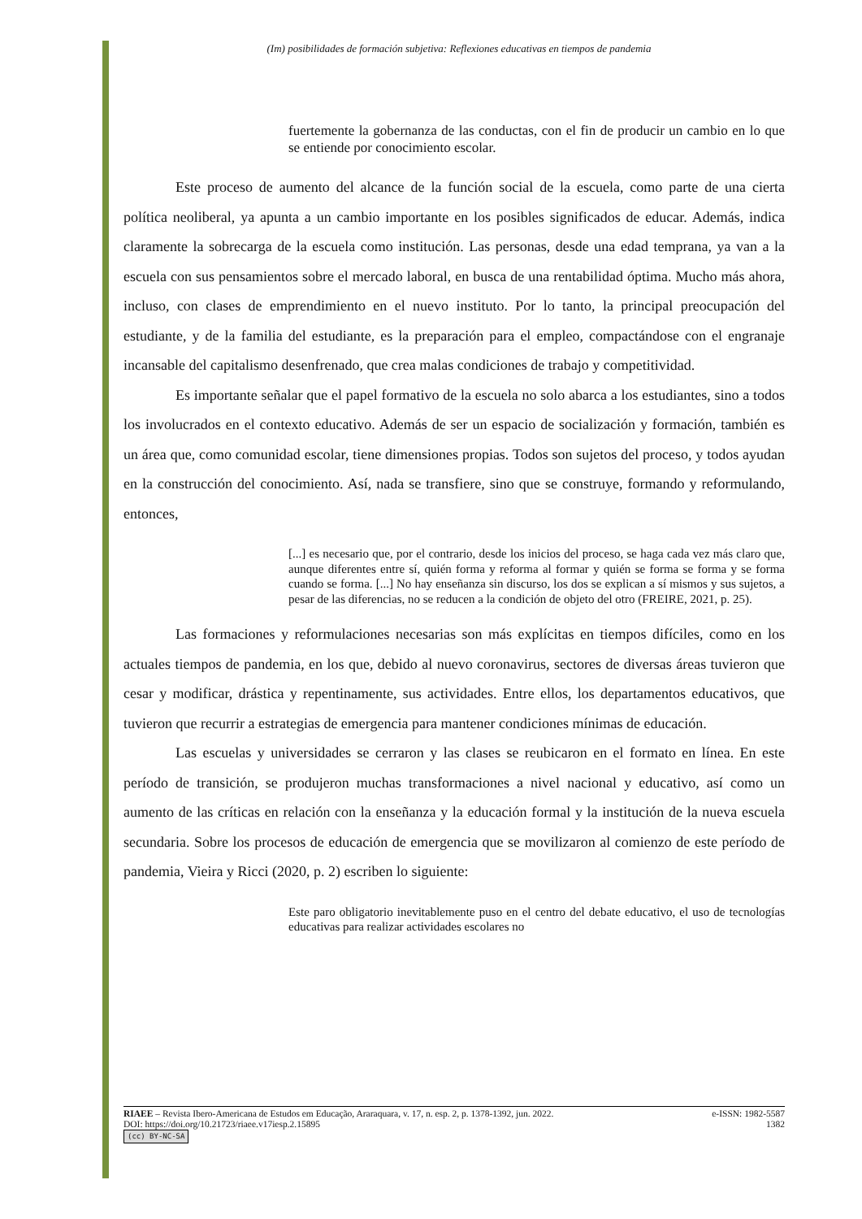(Im) posibilidades de formación subjetiva: Reflexiones educativas en tiempos de pandemia
fuertemente la gobernanza de las conductas, con el fin de producir un cambio en lo que se entiende por conocimiento escolar.
Este proceso de aumento del alcance de la función social de la escuela, como parte de una cierta política neoliberal, ya apunta a un cambio importante en los posibles significados de educar. Además, indica claramente la sobrecarga de la escuela como institución. Las personas, desde una edad temprana, ya van a la escuela con sus pensamientos sobre el mercado laboral, en busca de una rentabilidad óptima. Mucho más ahora, incluso, con clases de emprendimiento en el nuevo instituto. Por lo tanto, la principal preocupación del estudiante, y de la familia del estudiante, es la preparación para el empleo, compactándose con el engranaje incansable del capitalismo desenfrenado, que crea malas condiciones de trabajo y competitividad.
Es importante señalar que el papel formativo de la escuela no solo abarca a los estudiantes, sino a todos los involucrados en el contexto educativo. Además de ser un espacio de socialización y formación, también es un área que, como comunidad escolar, tiene dimensiones propias. Todos son sujetos del proceso, y todos ayudan en la construcción del conocimiento. Así, nada se transfiere, sino que se construye, formando y reformulando, entonces,
[...] es necesario que, por el contrario, desde los inicios del proceso, se haga cada vez más claro que, aunque diferentes entre sí, quién forma y reforma al formar y quién se forma se forma y se forma cuando se forma. [...] No hay enseñanza sin discurso, los dos se explican a sí mismos y sus sujetos, a pesar de las diferencias, no se reducen a la condición de objeto del otro (FREIRE, 2021, p. 25).
Las formaciones y reformulaciones necesarias son más explícitas en tiempos difíciles, como en los actuales tiempos de pandemia, en los que, debido al nuevo coronavirus, sectores de diversas áreas tuvieron que cesar y modificar, drástica y repentinamente, sus actividades. Entre ellos, los departamentos educativos, que tuvieron que recurrir a estrategias de emergencia para mantener condiciones mínimas de educación.
Las escuelas y universidades se cerraron y las clases se reubicaron en el formato en línea. En este período de transición, se produjeron muchas transformaciones a nivel nacional y educativo, así como un aumento de las críticas en relación con la enseñanza y la educación formal y la institución de la nueva escuela secundaria. Sobre los procesos de educación de emergencia que se movilizaron al comienzo de este período de pandemia, Vieira y Ricci (2020, p. 2) escriben lo siguiente:
Este paro obligatorio inevitablemente puso en el centro del debate educativo, el uso de tecnologías educativas para realizar actividades escolares no
RIAEE – Revista Ibero-Americana de Estudos em Educação, Araraquara, v. 17, n. esp. 2, p. 1378-1392, jun. 2022. e-ISSN: 1982-5587
DOI: https://doi.org/10.21723/riaee.v17iesp.2.15895 1382
(cc) BY-NC-SA